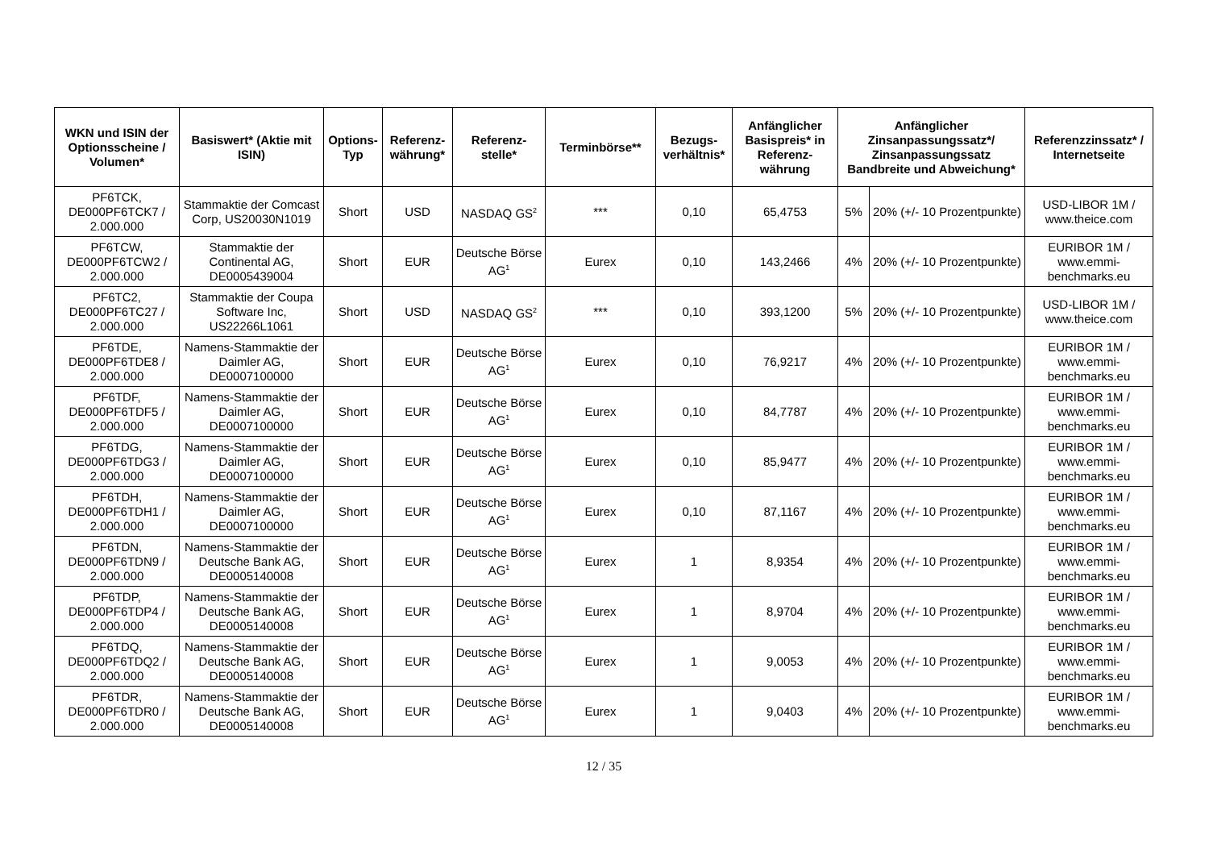| WKN und ISIN der Optionsscheine / Volumen* | Basiswert* (Aktie mit ISIN) | Options-Typ | Referenz-währung* | Referenz-stelle* | Terminbörse** | Bezugs-verhältnis* | Anfänglicher Basispreis* in Referenz-währung | Anfänglicher Zinsanpassungssatz*/ Zinsanpassungssatz Bandbreite und Abweichung* | | Referenzzinssatz* / Internetseite |
| --- | --- | --- | --- | --- | --- | --- | --- | --- | --- | --- |
| PF6TCK, DE000PF6TCK7 / 2.000.000 | Stammaktie der Comcast Corp, US20030N1019 | Short | USD | NASDAQ GS<sup>2</sup> | *** | 0,10 | 65,4753 | 5% | 20% (+/- 10 Prozentpunkte) | USD-LIBOR 1M / www.theice.com |
| PF6TCW, DE000PF6TCW2 / 2.000.000 | Stammaktie der Continental AG, DE0005439004 | Short | EUR | Deutsche Börse AG<sup>1</sup> | Eurex | 0,10 | 143,2466 | 4% | 20% (+/- 10 Prozentpunkte) | EURIBOR 1M / www.emmi-benchmarks.eu |
| PF6TC2, DE000PF6TC27 / 2.000.000 | Stammaktie der Coupa Software Inc, US22266L1061 | Short | USD | NASDAQ GS<sup>2</sup> | *** | 0,10 | 393,1200 | 5% | 20% (+/- 10 Prozentpunkte) | USD-LIBOR 1M / www.theice.com |
| PF6TDE, DE000PF6TDE8 / 2.000.000 | Namens-Stammaktie der Daimler AG, DE0007100000 | Short | EUR | Deutsche Börse AG<sup>1</sup> | Eurex | 0,10 | 76,9217 | 4% | 20% (+/- 10 Prozentpunkte) | EURIBOR 1M / www.emmi-benchmarks.eu |
| PF6TDF, DE000PF6TDF5 / 2.000.000 | Namens-Stammaktie der Daimler AG, DE0007100000 | Short | EUR | Deutsche Börse AG<sup>1</sup> | Eurex | 0,10 | 84,7787 | 4% | 20% (+/- 10 Prozentpunkte) | EURIBOR 1M / www.emmi-benchmarks.eu |
| PF6TDG, DE000PF6TDG3 / 2.000.000 | Namens-Stammaktie der Daimler AG, DE0007100000 | Short | EUR | Deutsche Börse AG<sup>1</sup> | Eurex | 0,10 | 85,9477 | 4% | 20% (+/- 10 Prozentpunkte) | EURIBOR 1M / www.emmi-benchmarks.eu |
| PF6TDH, DE000PF6TDH1 / 2.000.000 | Namens-Stammaktie der Daimler AG, DE0007100000 | Short | EUR | Deutsche Börse AG<sup>1</sup> | Eurex | 0,10 | 87,1167 | 4% | 20% (+/- 10 Prozentpunkte) | EURIBOR 1M / www.emmi-benchmarks.eu |
| PF6TDN, DE000PF6TDN9 / 2.000.000 | Namens-Stammaktie der Deutsche Bank AG, DE0005140008 | Short | EUR | Deutsche Börse AG<sup>1</sup> | Eurex | 1 | 8,9354 | 4% | 20% (+/- 10 Prozentpunkte) | EURIBOR 1M / www.emmi-benchmarks.eu |
| PF6TDP, DE000PF6TDP4 / 2.000.000 | Namens-Stammaktie der Deutsche Bank AG, DE0005140008 | Short | EUR | Deutsche Börse AG<sup>1</sup> | Eurex | 1 | 8,9704 | 4% | 20% (+/- 10 Prozentpunkte) | EURIBOR 1M / www.emmi-benchmarks.eu |
| PF6TDQ, DE000PF6TDQ2 / 2.000.000 | Namens-Stammaktie der Deutsche Bank AG, DE0005140008 | Short | EUR | Deutsche Börse AG<sup>1</sup> | Eurex | 1 | 9,0053 | 4% | 20% (+/- 10 Prozentpunkte) | EURIBOR 1M / www.emmi-benchmarks.eu |
| PF6TDR, DE000PF6TDR0 / 2.000.000 | Namens-Stammaktie der Deutsche Bank AG, DE0005140008 | Short | EUR | Deutsche Börse AG<sup>1</sup> | Eurex | 1 | 9,0403 | 4% | 20% (+/- 10 Prozentpunkte) | EURIBOR 1M / www.emmi-benchmarks.eu |
12 / 35